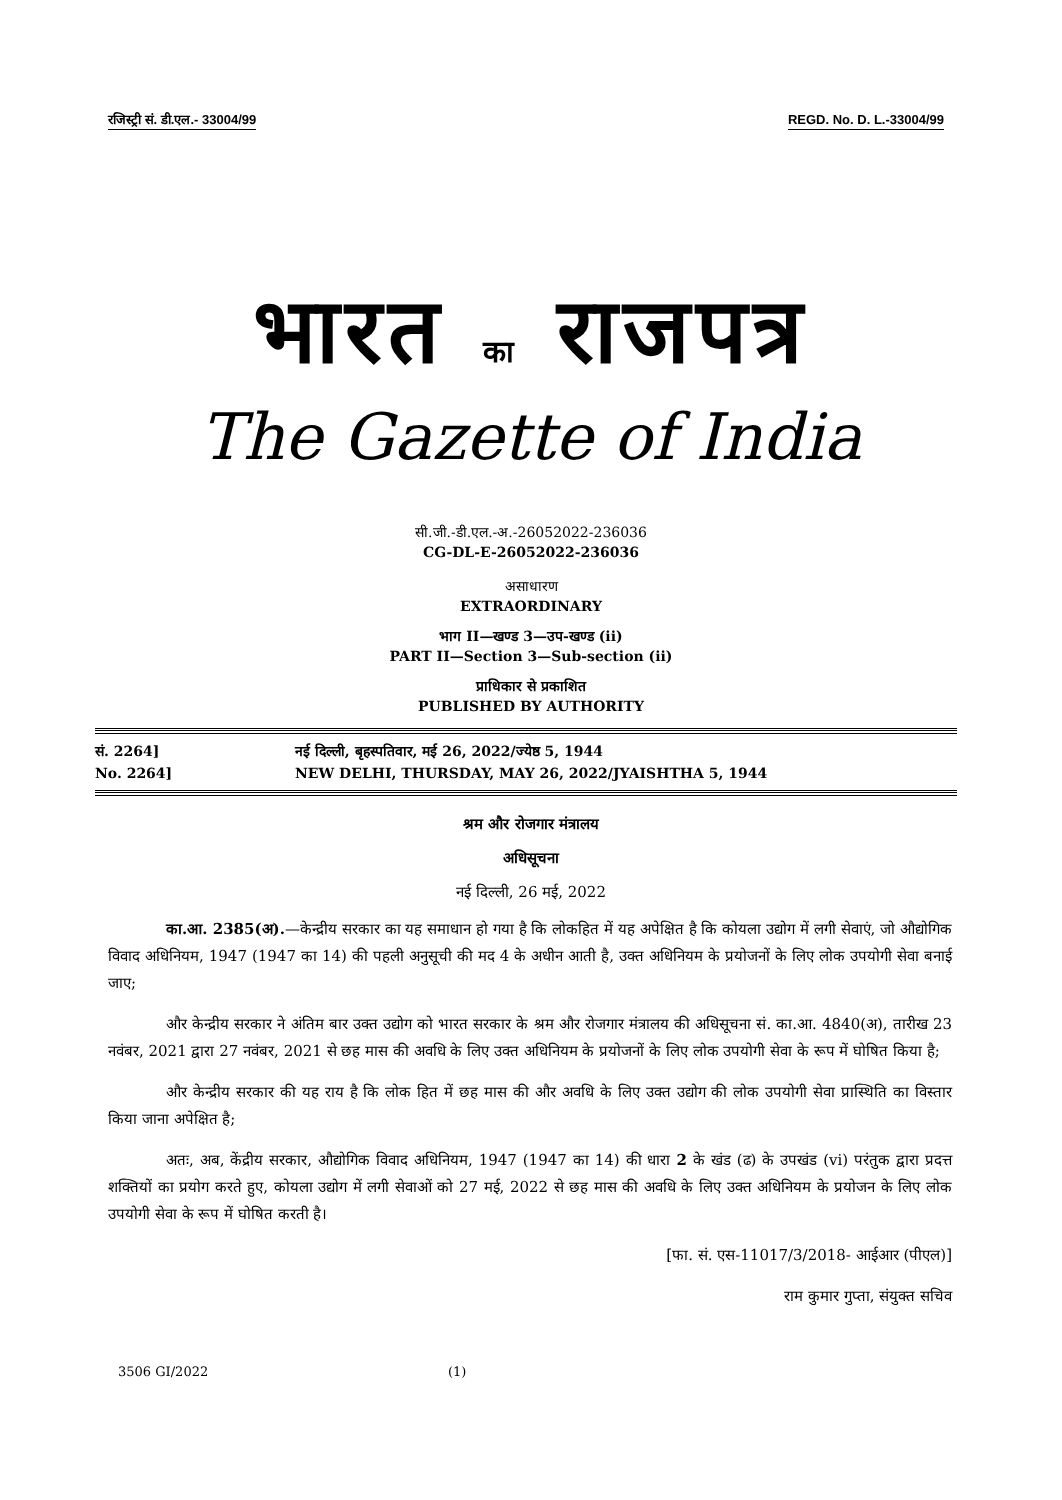रजिस्ट्री सं. डी.एल.- 33004/99 REGD. No. D. L.-33004/99
भारत का राजपत्र
The Gazette of India
सी.जी.-डी.एल.-अ.-26052022-236036
CG-DL-E-26052022-236036
असाधारण
EXTRAORDINARY
भाग II—खण्ड 3—उप-खण्ड (ii)
PART II—Section 3—Sub-section (ii)
प्राधिकार से प्रकाशित
PUBLISHED BY AUTHORITY
सं. 2264]
No. 2264]
नई दिल्ली, बृहस्पतिवार, मई 26, 2022/ज्येष्ठ 5, 1944
NEW DELHI, THURSDAY, MAY 26, 2022/JYAISHTHA 5, 1944
श्रम और रोजगार मंत्रालय
अधिसूचना
नई दिल्ली, 26 मई, 2022
का.आ. 2385(अ).—केन्द्रीय सरकार का यह समाधान हो गया है कि लोकहित में यह अपेक्षित है कि कोयला उद्योग में लगी सेवाएं, जो औद्योगिक विवाद अधिनियम, 1947 (1947 का 14) की पहली अनुसूची की मद 4 के अधीन आती है, उक्त अधिनियम के प्रयोजनों के लिए लोक उपयोगी सेवा बनाई जाए;
और केन्द्रीय सरकार ने अंतिम बार उक्त उद्योग को भारत सरकार के श्रम और रोजगार मंत्रालय की अधिसूचना सं. का.आ. 4840(अ), तारीख 23 नवंबर, 2021 द्वारा 27 नवंबर, 2021 से छह मास की अवधि के लिए उक्त अधिनियम के प्रयोजनों के लिए लोक उपयोगी सेवा के रूप में घोषित किया है;
और केन्द्रीय सरकार की यह राय है कि लोक हित में छह मास की और अवधि के लिए उक्त उद्योग की लोक उपयोगी सेवा प्रास्थिति का विस्तार किया जाना अपेक्षित है;
अतः, अब, केंद्रीय सरकार, औद्योगिक विवाद अधिनियम, 1947 (1947 का 14) की धारा 2 के खंड (ढ) के उपखंड (vi) परंतुक द्वारा प्रदत्त शक्तियों का प्रयोग करते हुए, कोयला उद्योग में लगी सेवाओं को 27 मई, 2022 से छह मास की अवधि के लिए उक्त अधिनियम के प्रयोजन के लिए लोक उपयोगी सेवा के रूप में घोषित करती है।
[फा. सं. एस-11017/3/2018- आईआर (पीएल)]
राम कुमार गुप्ता, संयुक्त सचिव
3506 GI/2022 (1)